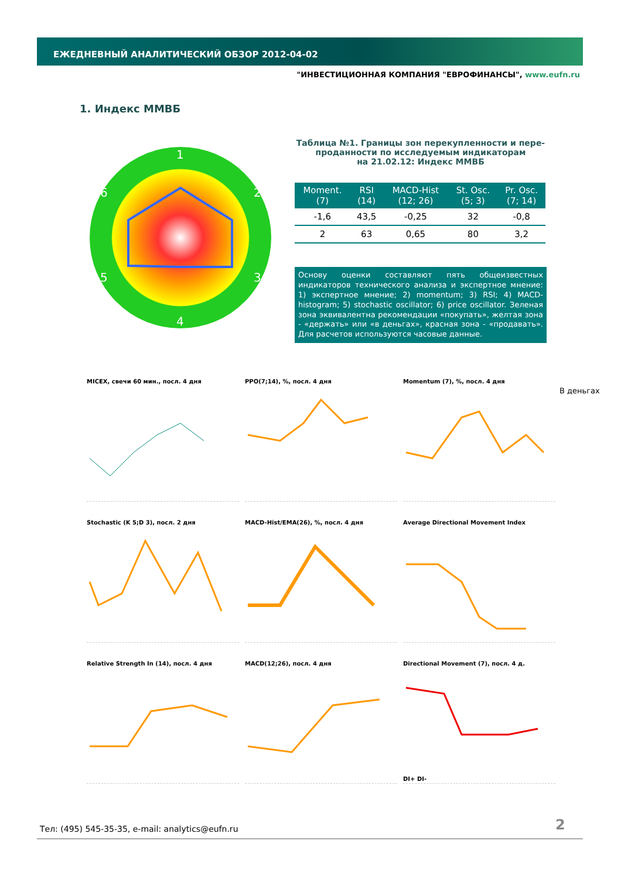ЕЖЕДНЕВНЫЙ АНАЛИТИЧЕСКИЙ ОБЗОР 2012-04-02
"ИНВЕСТИЦИОННАЯ КОМПАНИЯ "ЕВРОФИНАНСЫ", www.eufn.ru
1. Индекс ММВБ
1
2
3
4
5
6
Таблица №1. Границы зон перекупленности и пере-проданности по исследуемым индикаторам
на 21.02.12: Индекс ММВБ
| Moment. (7) | RSI (14) | MACD-Hist (12; 26) | St. Osc. (5; 3) | Pr. Osc. (7; 14) |
| --- | --- | --- | --- | --- |
| -1,6 | 43,5 | -0,25 | 32 | -0,8 |
| 2 | 63 | 0,65 | 80 | 3,2 |
Основу оценки составляют пять общеизвестных индикаторов технического анализа и экспертное мнение: 1) экспертное мнение; 2) momentum; 3) RSI; 4) MACD-histogram; 5) stochastic oscillator; 6) price oscillator. Зеленая зона эквивалентна рекомендации «покупать», желтая зона - «держать» или «в деньгах», красная зона - «продавать». Для расчетов используются часовые данные.
В деньгах
MICEX, свечи 60 мин., посл. 4 дня
PPO(7;14), %, посл. 4 дня
Momentum (7), %, посл. 4 дня
Stochastic (K 5;D 3), посл. 2 дня
MACD-Hist/EMA(26), %, посл. 4 дня
Average Directional Movement Index
Relative Strength In (14), посл. 4 дня
MACD(12;26), посл. 4 дня
Directional Movement (7), посл. 4 д.DI+ DI-
Тел: (495) 545-35-35, e-mail: analytics@eufn.ru
2